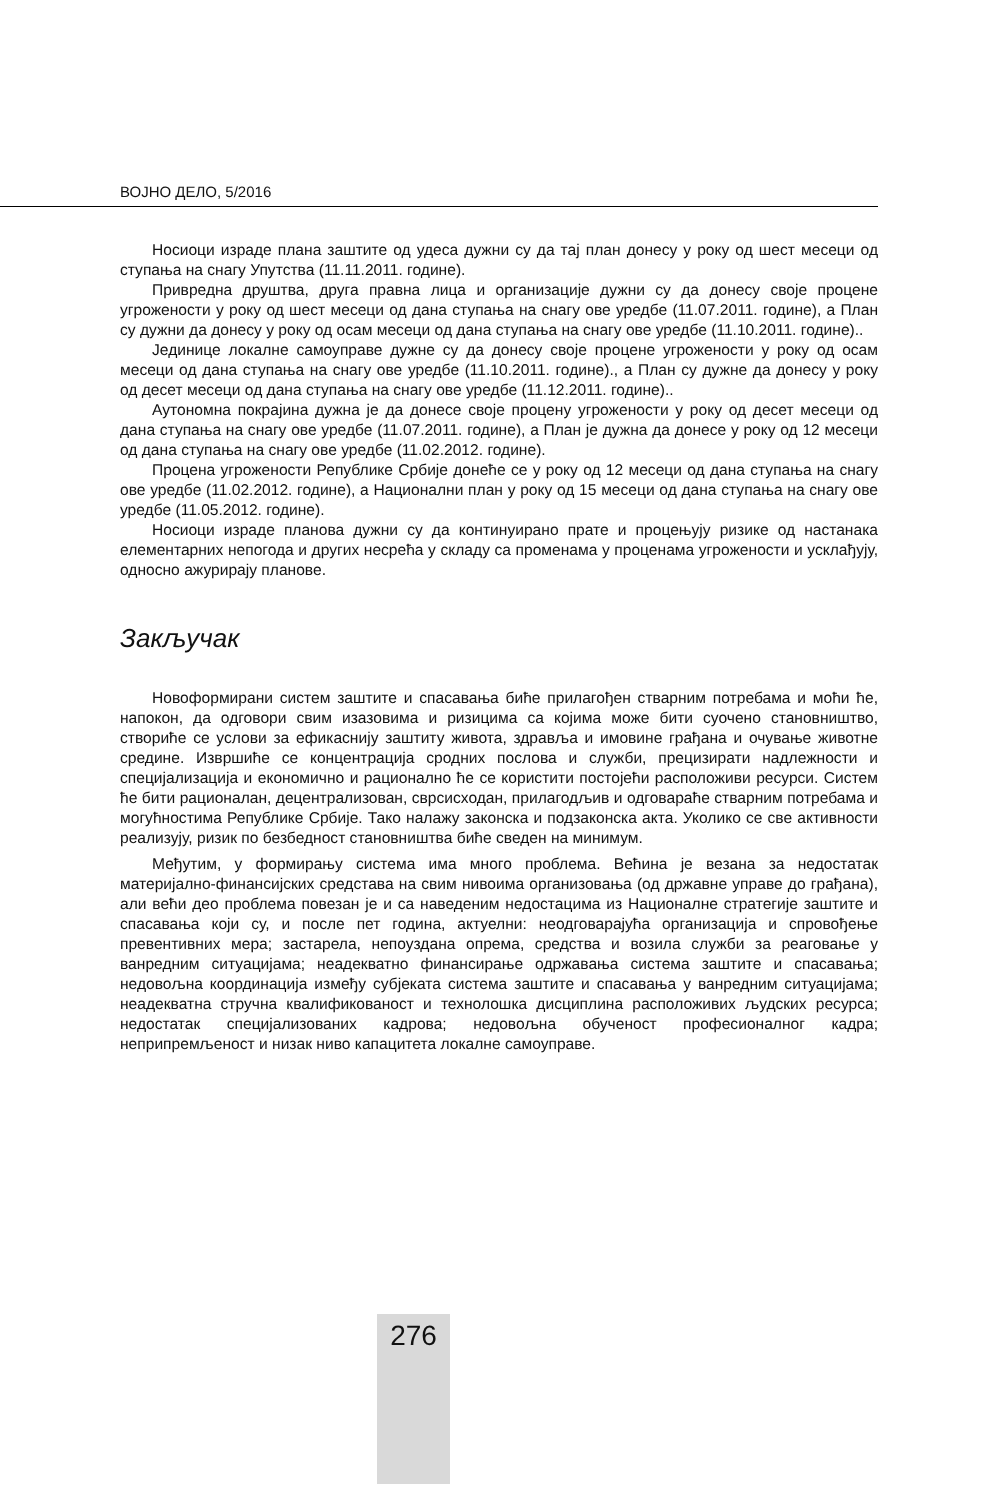ВОЈНО ДЕЛО, 5/2016
Носиоци израде плана заштите од удеса дужни су да тај план донесу у року од шест месеци од ступања на снагу Упутства (11.11.2011. године).
Привредна друштва, друга правна лица и организације дужни су да донесу своје процене угрожености у року од шест месеци од дана ступања на снагу ове уредбе (11.07.2011. године), а План су дужни да донесу у року од осам месеци од дана ступања на снагу ове уредбе (11.10.2011. године)..
Јединице локалне самоуправе дужне су да донесу своје процене угрожености у року од осам месеци од дана ступања на снагу ове уредбе (11.10.2011. године)., а План су дужне да донесу у року од десет месеци од дана ступања на снагу ове уредбе (11.12.2011. године)..
Аутономна покрајина дужна је да донесе своје процену угрожености у року од десет месеци од дана ступања на снагу ове уредбе (11.07.2011. године), а План је дужна да донесе у року од 12 месеци од дана ступања на снагу ове уредбе (11.02.2012. године).
Процена угрожености Републике Србије донеће се у року од 12 месеци од дана ступања на снагу ове уредбе (11.02.2012. године), а Национални план у року од 15 месеци од дана ступања на снагу ове уредбе (11.05.2012. године).
Носиоци израде планова дужни су да континуирано прате и процењују ризике од настанака елементарних непогода и других несрећа у складу са променама у проценама угрожености и усклађују, односно ажурирају планове.
Закључак
Новоформирани систем заштите и спасавања биће прилагођен стварним потребама и моћи ће, напокон, да одговори свим изазовима и ризицима са којима може бити суочено становништво, створиће се услови за ефикаснију заштиту живота, здравља и имовине грађана и очување животне средине. Извршиће се концентрација сродних послова и служби, прецизирати надлежности и специјализација и економично и рационално ће се користити постојећи расположиви ресурси. Систем ће бити рационалан, децентрализован, сврсисходан, прилагодљив и одговараће стварним потребама и могућностима Републике Србије. Тако налажу законска и подзаконска акта. Уколико се све активности реализују, ризик по безбедност становништва биће сведен на минимум.
Међутим, у формирању система има много проблема. Већина је везана за недостатак материјално-финансијских средстава на свим нивоима организовања (од државне управе до грађана), али већи део проблема повезан је и са наведеним недостацима из Националне стратегије заштите и спасавања који су, и после пет година, актуелни: неодговарајућа организација и спровођење превентивних мера; застарела, непоуздана опрема, средства и возила служби за реаговање у ванредним ситуацијама; неадекватно финансирање одржавања система заштите и спасавања; недовољна координација између субјеката система заштите и спасавања у ванредним ситуацијама; неадекватна стручна квалификованост и технолошка дисциплина расположивих људских ресурса; недостатак специјализованих кадрова; недовољна обученост професионалног кадра; неприпремљеност и низак ниво капацитета локалне самоуправе.
276